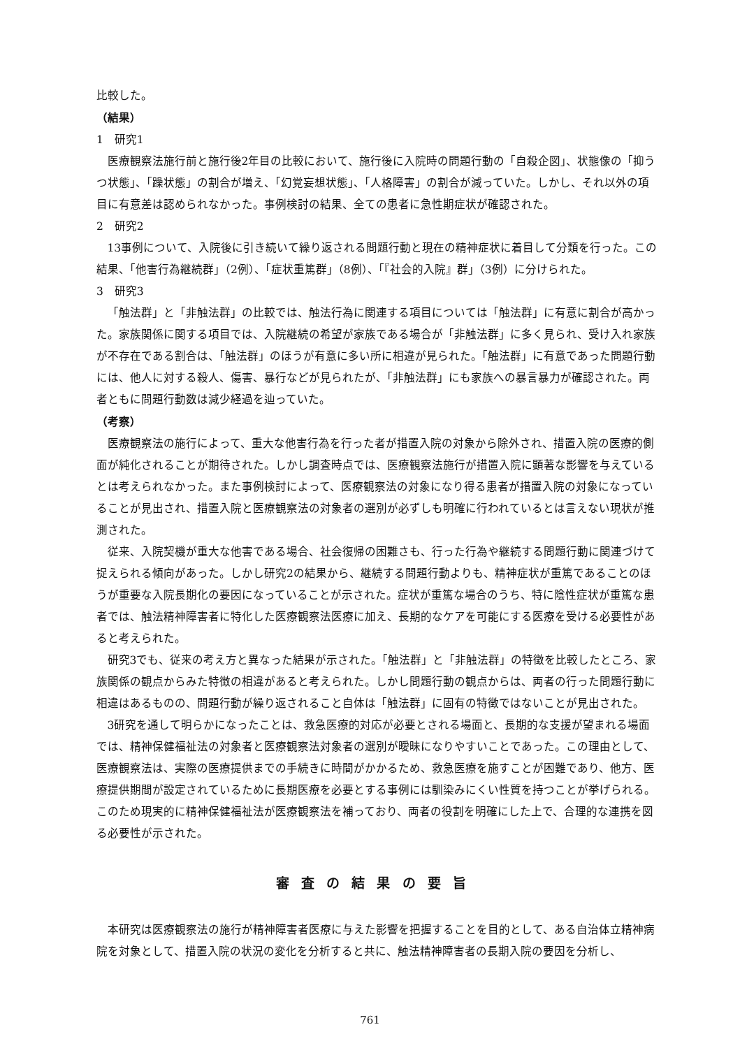比較した。
（結果）
1　研究1
医療観察法施行前と施行後2年目の比較において、施行後に入院時の問題行動の「自殺企図」、状態像の「抑うつ状態」、「躁状態」の割合が増え、「幻覚妄想状態」、「人格障害」の割合が減っていた。しかし、それ以外の項目に有意差は認められなかった。事例検討の結果、全ての患者に急性期症状が確認された。
2　研究2
13事例について、入院後に引き続いて繰り返される問題行動と現在の精神症状に着目して分類を行った。この結果、「他害行為継続群」（2例）、「症状重篤群」（8例）、「『社会的入院』群」（3例）に分けられた。
3　研究3
「触法群」と「非触法群」の比較では、触法行為に関連する項目については「触法群」に有意に割合が高かった。家族関係に関する項目では、入院継続の希望が家族である場合が「非触法群」に多く見られ、受け入れ家族が不存在である割合は、「触法群」のほうが有意に多い所に相違が見られた。「触法群」に有意であった問題行動には、他人に対する殺人、傷害、暴行などが見られたが、「非触法群」にも家族への暴言暴力が確認された。両者ともに問題行動数は減少経過を辿っていた。
（考察）
医療観察法の施行によって、重大な他害行為を行った者が措置入院の対象から除外され、措置入院の医療的側面が純化されることが期待された。しかし調査時点では、医療観察法施行が措置入院に顕著な影響を与えているとは考えられなかった。また事例検討によって、医療観察法の対象になり得る患者が措置入院の対象になっていることが見出され、措置入院と医療観察法の対象者の選別が必ずしも明確に行われているとは言えない現状が推測された。
従来、入院契機が重大な他害である場合、社会復帰の困難さも、行った行為や継続する問題行動に関連づけて捉えられる傾向があった。しかし研究2の結果から、継続する問題行動よりも、精神症状が重篤であることのほうが重要な入院長期化の要因になっていることが示された。症状が重篤な場合のうち、特に陰性症状が重篤な患者では、触法精神障害者に特化した医療観察法医療に加え、長期的なケアを可能にする医療を受ける必要性があると考えられた。
研究3でも、従来の考え方と異なった結果が示された。「触法群」と「非触法群」の特徴を比較したところ、家族関係の観点からみた特徴の相違があると考えられた。しかし問題行動の観点からは、両者の行った問題行動に相違はあるものの、問題行動が繰り返されること自体は「触法群」に固有の特徴ではないことが見出された。
3研究を通して明らかになったことは、救急医療的対応が必要とされる場面と、長期的な支援が望まれる場面では、精神保健福祉法の対象者と医療観察法対象者の選別が曖昧になりやすいことであった。この理由として、医療観察法は、実際の医療提供までの手続きに時間がかかるため、救急医療を施すことが困難であり、他方、医療提供期間が設定されているために長期医療を必要とする事例には馴染みにくい性質を持つことが挙げられる。このため現実的に精神保健福祉法が医療観察法を補っており、両者の役割を明確にした上で、合理的な連携を図る必要性が示された。
審査の結果の要旨
本研究は医療観察法の施行が精神障害者医療に与えた影響を把握することを目的として、ある自治体立精神病院を対象として、措置入院の状況の変化を分析すると共に、触法精神障害者の長期入院の要因を分析し、
761